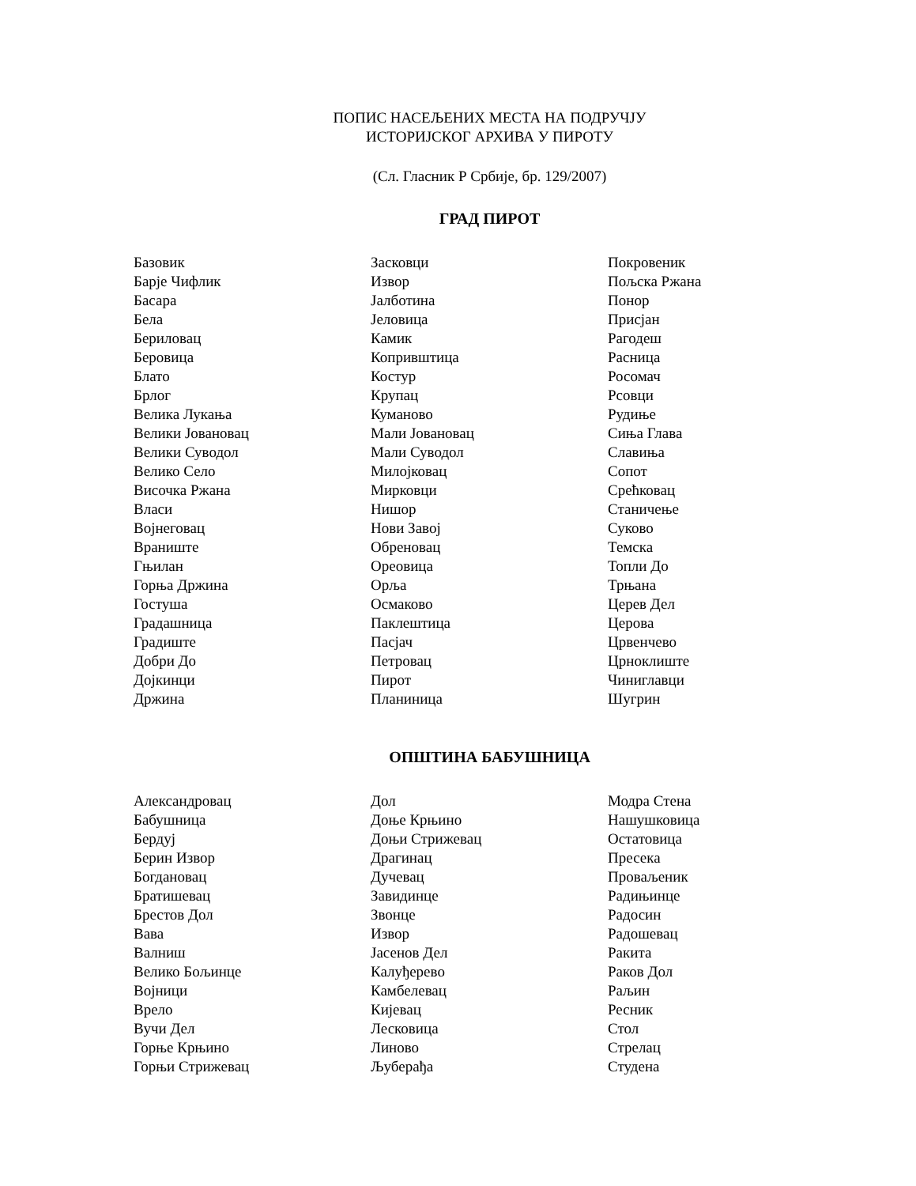ПОПИС НАСЕЉЕНИХ МЕСТА НА ПОДРУЧЈУ
ИСТОРИЈСКОГ АРХИВА У ПИРОТУ
(Сл. Гласник Р Србије, бр. 129/2007)
ГРАД ПИРОТ
| Базовик | Засковци | Покровеник |
| Барје Чифлик | Извор | Пољска Ржана |
| Басара | Јалботина | Понор |
| Бела | Јеловица | Присјан |
| Бериловац | Камик | Рагодеш |
| Беровица | Копривштица | Расница |
| Блато | Костур | Росомач |
| Брлог | Крупац | Рсовци |
| Велика Лукања | Куманово | Рудиње |
| Велики Јовановац | Мали Јовановац | Сиња Глава |
| Велики Суводол | Мали Суводол | Славиња |
| Велико Село | Милојковац | Сопот |
| Височка Ржана | Мирковци | Срећковац |
| Власи | Нишор | Станичење |
| Војнеговац | Нови Завој | Суково |
| Враниште | Обреновац | Темска |
| Гњилан | Ореовица | Топли До |
| Горња Држина | Орља | Трњана |
| Гостуша | Осмаково | Церев Дел |
| Градашница | Паклештица | Церова |
| Градиште | Пасјач | Црвенчево |
| Добри До | Петровац | Црноклиште |
| Дојкинци | Пирот | Чиниглавци |
| Држина | Планиница | Шугрин |
ОПШТИНА БАБУШНИЦА
| Александровац | Дол | Модра Стена |
| Бабушница | Доње Крњино | Нашушковица |
| Бердуј | Доњи Стрижевац | Остатовица |
| Берин Извор | Драгинац | Пресека |
| Богдановац | Дучевац | Проваљеник |
| Братишевац | Завидинце | Радињинце |
| Брестов Дол | Звонце | Радосин |
| Вава | Извор | Радошевац |
| Валниш | Јасенов Дел | Ракита |
| Велико Бољинце | Калуђерево | Раков Дол |
| Војници | Камбелевац | Раљин |
| Врело | Кијевац | Ресник |
| Вучи Дел | Лесковица | Стол |
| Горње Крњино | Линово | Стрелац |
| Горњи Стрижевац | Љуберађа | Студена |